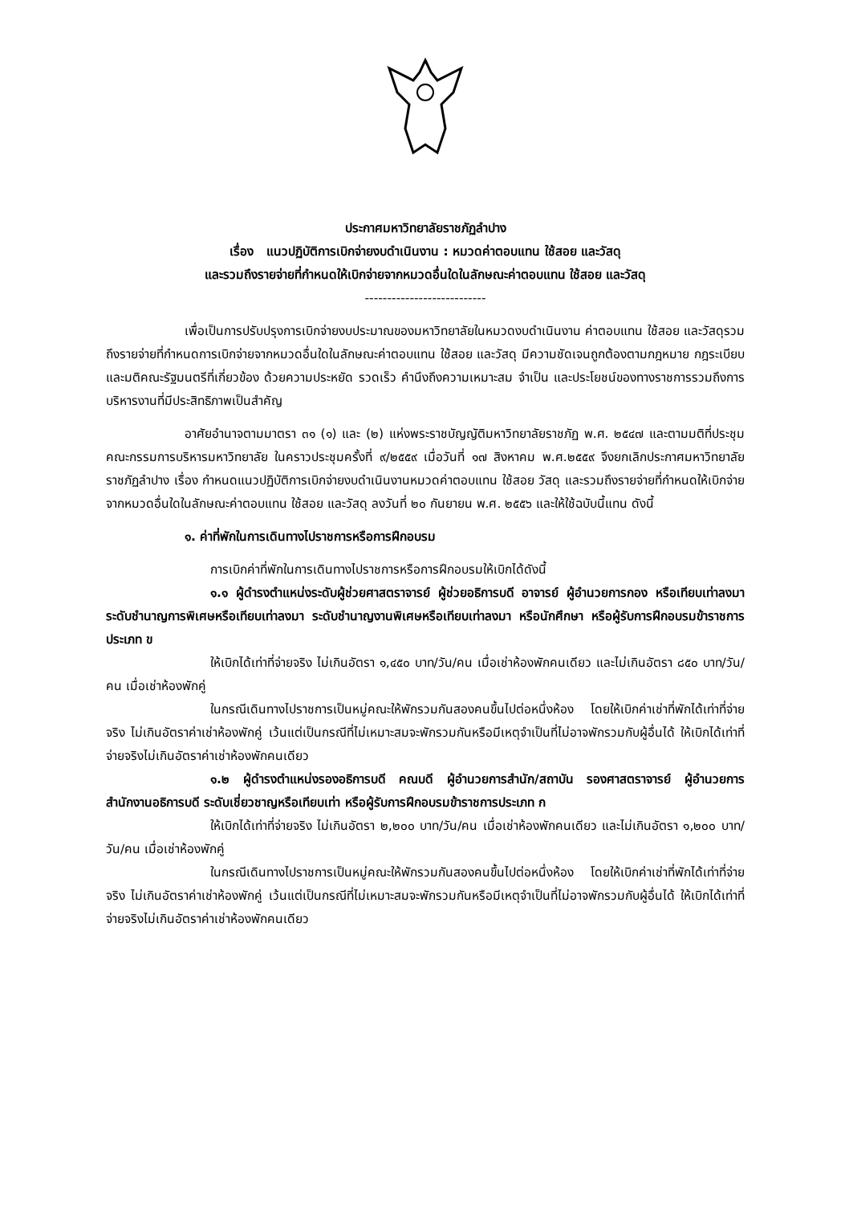ประกาศมหาวิทยาลัยราชภัฏลำปาง
เรื่อง แนวปฏิบัติการเบิกจ่ายงบดำเนินงาน : หมวดค่าตอบแทน ใช้สอย และวัสดุ
และรวมถึงรายจ่ายที่กำหนดให้เบิกจ่ายจากหมวดอื่นใดในลักษณะค่าตอบแทน ใช้สอย และวัสดุ
---------------------------
เพื่อเป็นการปรับปรุงการเบิกจ่ายงบประมาณของมหาวิทยาลัยในหมวดงบดำเนินงาน ค่าตอบแทน ใช้สอย และวัสดุรวมถึงรายจ่ายที่กำหนดการเบิกจ่ายจากหมวดอื่นใดในลักษณะค่าตอบแทน ใช้สอย และวัสดุ มีความชัดเจนถูกต้องตามกฎหมาย กฎระเบียบและมติคณะรัฐมนตรีที่เกี่ยวข้อง ด้วยความประหยัด รวดเร็ว คำนึงถึงความเหมาะสม จำเป็น และประโยชน์ของทางราชการรวมถึงการบริหารงานที่มีประสิทธิภาพเป็นสำคัญ
อาศัยอำนาจตามมาตรา ๓๑ (๑) และ (๒) แห่งพระราชบัญญัติมหาวิทยาลัยราชภัฏ พ.ศ. ๒๕๔๗ และตามมติที่ประชุมคณะกรรมการบริหารมหาวิทยาลัย ในคราวประชุมครั้งที่ ๙/๒๕๕๙ เมื่อวันที่ ๑๗ สิงหาคม พ.ศ.๒๕๕๙ จึงยกเลิกประกาศมหาวิทยาลัยราชภัฏลำปาง เรื่อง กำหนดแนวปฏิบัติการเบิกจ่ายงบดำเนินงานหมวดค่าตอบแทน ใช้สอย วัสดุ และรวมถึงรายจ่ายที่กำหนดให้เบิกจ่ายจากหมวดอื่นใดในลักษณะค่าตอบแทน ใช้สอย และวัสดุ ลงวันที่ ๒๐ กันยายน พ.ศ. ๒๕๕๖ และให้ใช้ฉบับนี้แทน ดังนี้
๑. ค่าที่พักในการเดินทางไปราชการหรือการฝึกอบรม
การเบิกค่าที่พักในการเดินทางไปราชการหรือการฝึกอบรมให้เบิกได้ดังนี้
๑.๑ ผู้ดำรงตำแหน่งระดับผู้ช่วยศาสตราจารย์ ผู้ช่วยอธิการบดี อาจารย์ ผู้อำนวยการกอง หรือเทียบเท่าลงมา ระดับชำนาญการพิเศษหรือเทียบเท่าลงมา ระดับชำนาญงานพิเศษหรือเทียบเท่าลงมา หรือนักศึกษา หรือผู้รับการฝึกอบรมข้าราชการประเภท ข
ให้เบิกได้เท่าที่จ่ายจริง ไม่เกินอัตรา ๑,๔๕๐ บาท/วัน/คน เมื่อเช่าห้องพักคนเดียว และไม่เกินอัตรา ๘๕๐ บาท/วัน/คน เมื่อเช่าห้องพักคู่
ในกรณีเดินทางไปราชการเป็นหมู่คณะให้พักรวมกันสองคนขึ้นไปต่อหนึ่งห้อง โดยให้เบิกค่าเช่าที่พักได้เท่าที่จ่ายจริง ไม่เกินอัตราค่าเช่าห้องพักคู่ เว้นแต่เป็นกรณีที่ไม่เหมาะสมจะพักรวมกันหรือมีเหตุจำเป็นที่ไม่อาจพักรวมกับผู้อื่นได้ ให้เบิกได้เท่าที่จ่ายจริงไม่เกินอัตราค่าเช่าห้องพักคนเดียว
๑.๒ ผู้ดำรงตำแหน่งรองอธิการบดี คณบดี ผู้อำนวยการสำนัก/สถาบัน รองศาสตราจารย์ ผู้อำนวยการสำนักงานอธิการบดี ระดับเชี่ยวชาญหรือเทียบเท่า หรือผู้รับการฝึกอบรมข้าราชการประเภท ก
ให้เบิกได้เท่าที่จ่ายจริง ไม่เกินอัตรา ๒,๒๐๐ บาท/วัน/คน เมื่อเช่าห้องพักคนเดียว และไม่เกินอัตรา ๑,๒๐๐ บาท/วัน/คน เมื่อเช่าห้องพักคู่
ในกรณีเดินทางไปราชการเป็นหมู่คณะให้พักรวมกันสองคนขึ้นไปต่อหนึ่งห้อง โดยให้เบิกค่าเช่าที่พักได้เท่าที่จ่ายจริง ไม่เกินอัตราค่าเช่าห้องพักคู่ เว้นแต่เป็นกรณีที่ไม่เหมาะสมจะพักรวมกันหรือมีเหตุจำเป็นที่ไม่อาจพักรวมกับผู้อื่นได้ ให้เบิกได้เท่าที่จ่ายจริงไม่เกินอัตราค่าเช่าห้องพักคนเดียว